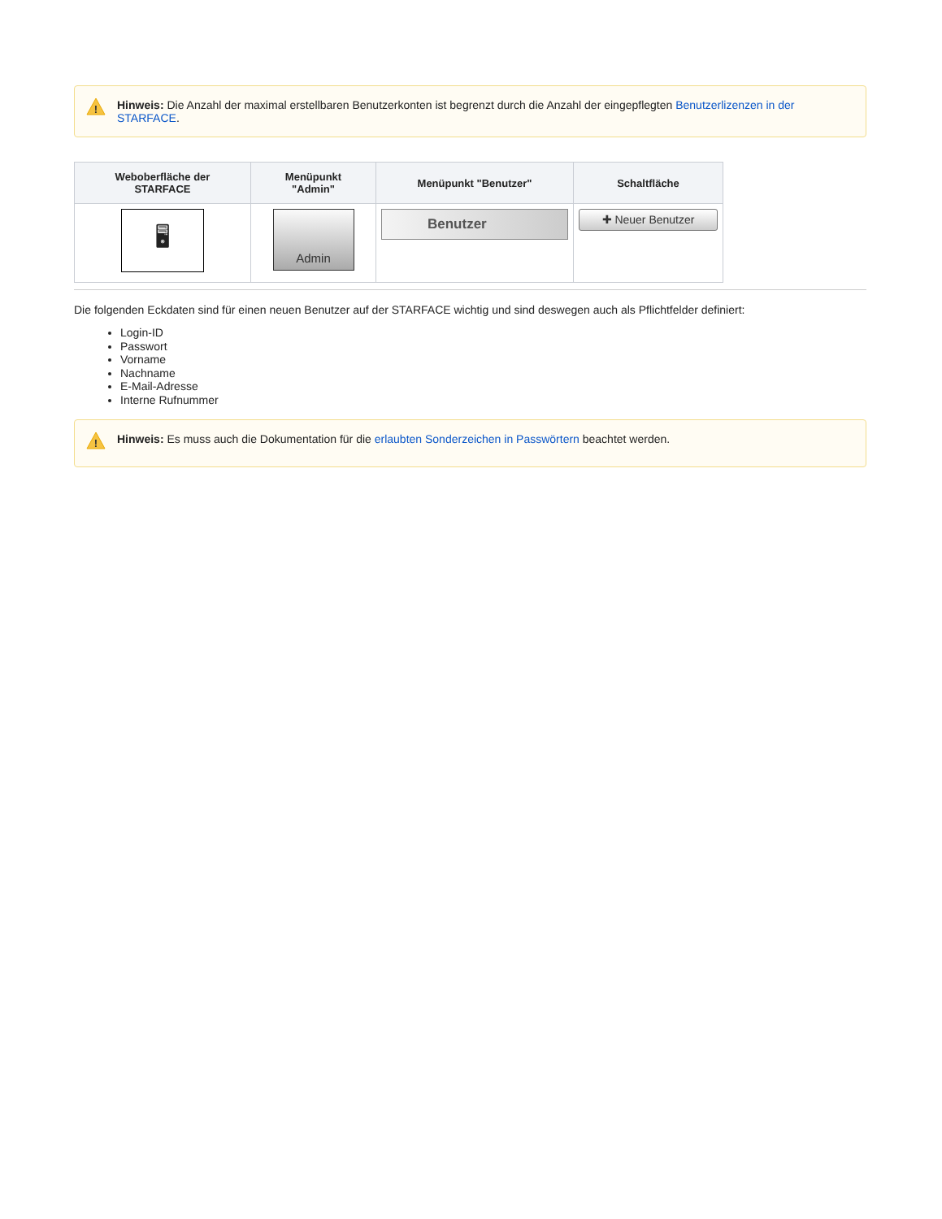!
Hinweis: Die Anzahl der maximal erstellbaren Benutzerkonten ist begrenzt durch die Anzahl der eingepflegten Benutzerlizenzen in der STARFACE.
| Weboberfläche der STARFACE | Menüpunkt "Admin" | Menüpunkt "Benutzer" | Schaltfläche |
| --- | --- | --- | --- |
| 🖥 | Admin | Benutzer | ✚ Neuer Benutzer |
Die folgenden Eckdaten sind für einen neuen Benutzer auf der STARFACE wichtig und sind deswegen auch als Pflichtfelder definiert:
Login-ID
Passwort
Vorname
Nachname
E-Mail-Adresse
Interne Rufnummer
!
Hinweis: Es muss auch die Dokumentation für die erlaubten Sonderzeichen in Passwörtern beachtet werden.